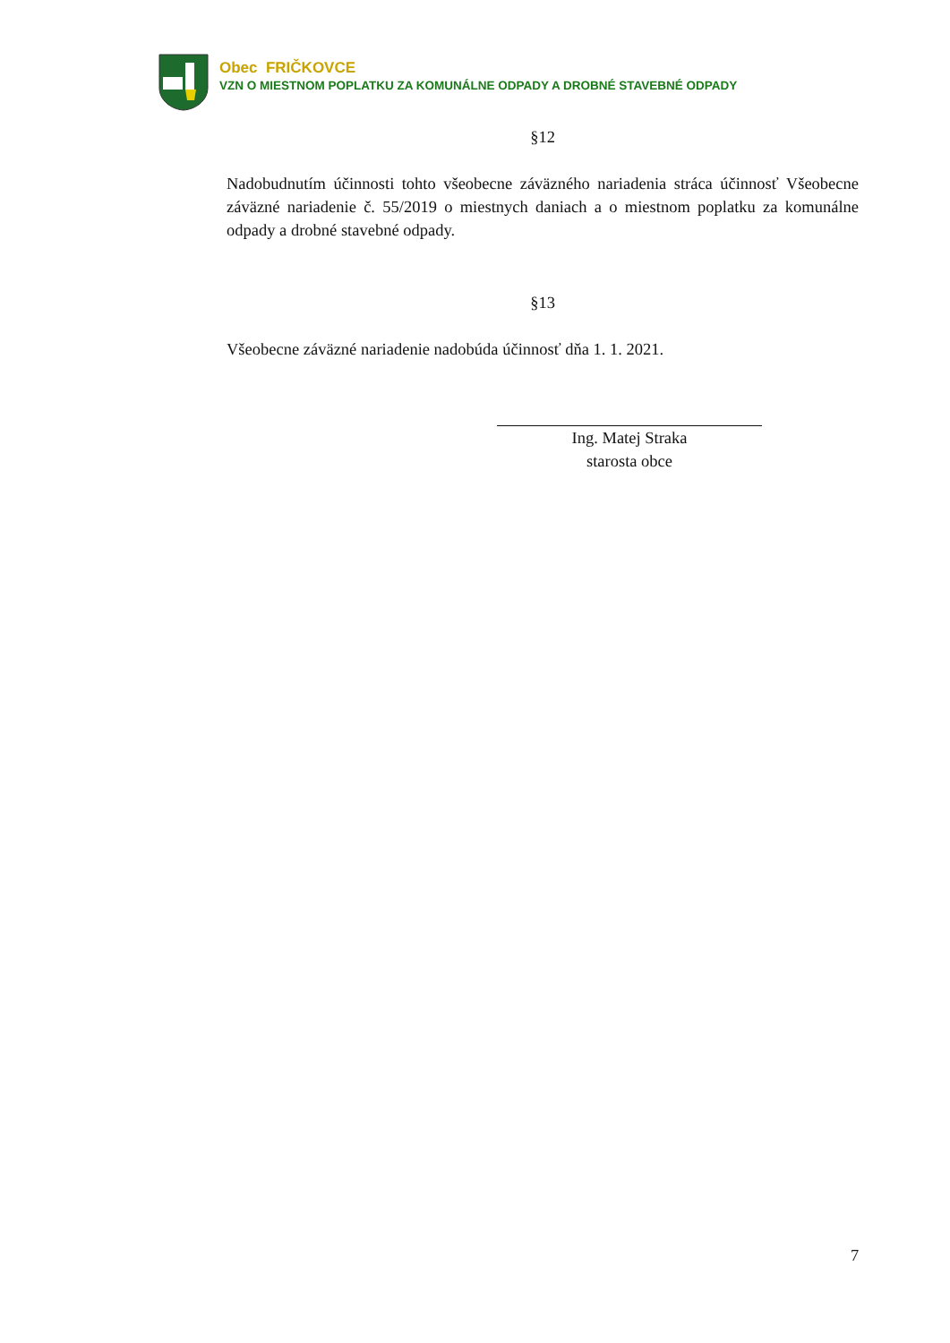Obec FRIČKOVCE
VZN O MIESTNOM POPLATKU ZA KOMUNÁLNE ODPADY A DROBNÉ STAVEBNÉ ODPADY
§12
Nadobudnutím účinnosti tohto všeobecne záväzného nariadenia stráca účinnosť Všeobecne záväzné nariadenie č. 55/2019 o miestnych daniach a o miestnom poplatku za komunálne odpady a drobné stavebné odpady.
§13
Všeobecne záväzné nariadenie nadobúda účinnosť dňa 1. 1. 2021.
Ing. Matej Straka
starosta obce
7